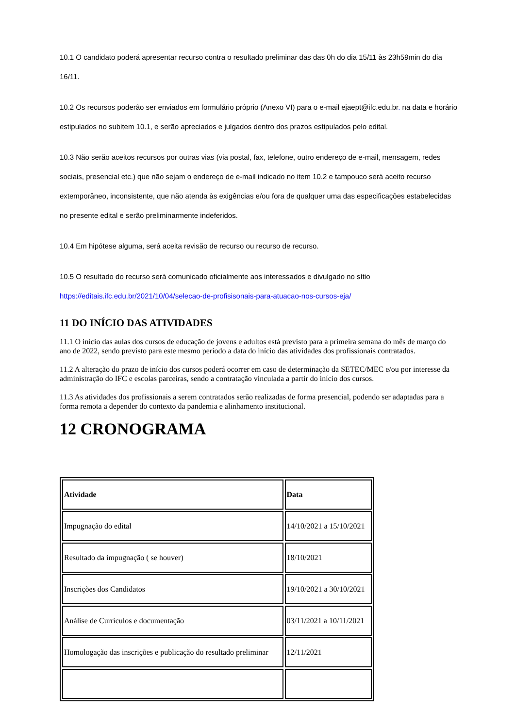10.1 O candidato poderá apresentar recurso contra o resultado preliminar das das 0h do dia 15/11 às 23h59min do dia 16/11.
10.2 Os recursos poderão ser enviados em formulário próprio (Anexo VI) para o e-mail ejaept@ifc.edu.br. na data e horário estipulados no subitem 10.1, e serão apreciados e julgados dentro dos prazos estipulados pelo edital.
10.3 Não serão aceitos recursos por outras vias (via postal, fax, telefone, outro endereço de e-mail, mensagem, redes sociais, presencial etc.) que não sejam o endereço de e-mail indicado no item 10.2 e tampouco será aceito recurso extemporâneo, inconsistente, que não atenda às exigências e/ou fora de qualquer uma das especificações estabelecidas no presente edital e serão preliminarmente indeferidos.
10.4 Em hipótese alguma, será aceita revisão de recurso ou recurso de recurso.
10.5 O resultado do recurso será comunicado oficialmente aos interessados e divulgado no sítio https://editais.ifc.edu.br/2021/10/04/selecao-de-profisisonais-para-atuacao-nos-cursos-eja/
11 DO INÍCIO DAS ATIVIDADES
11.1 O início das aulas dos cursos de educação de jovens e adultos está previsto para a primeira semana do mês de março do ano de 2022, sendo previsto para este mesmo período a data do início das atividades dos profissionais contratados.
11.2 A alteração do prazo de início dos cursos poderá ocorrer em caso de determinação da SETEC/MEC e/ou por interesse da administração do IFC e escolas parceiras, sendo a contratação vinculada a partir do início dos cursos.
11.3 As atividades dos profissionais a serem contratados serão realizadas de forma presencial, podendo ser adaptadas para a forma remota a depender do contexto da pandemia e alinhamento institucional.
12 CRONOGRAMA
| Atividade | Data |
| --- | --- |
| Impugnação do edital | 14/10/2021 a 15/10/2021 |
| Resultado da impugnação ( se houver) | 18/10/2021 |
| Inscrições dos Candidatos | 19/10/2021 a 30/10/2021 |
| Análise de Currículos e documentação | 03/11/2021 a 10/11/2021 |
| Homologação das inscrições e publicação do resultado preliminar | 12/11/2021 |